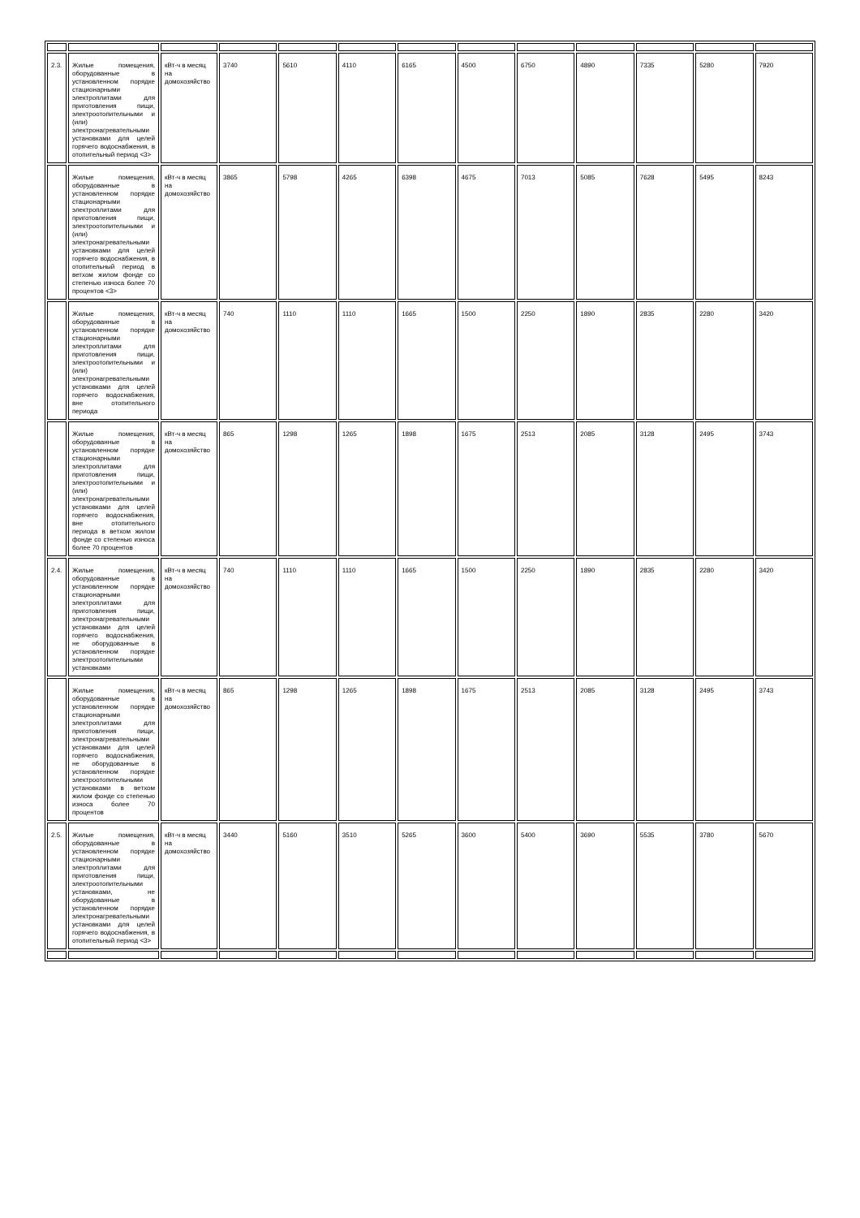| 2.3. | Жилые помещения, оборудованные в установленном порядке стационарными электроплитами для приготовления пищи, электроотопительными и (или) электронагревательными установками для целей горячего водоснабжения, в отопительный период <3> | кВт-ч в месяц на домохозяйство | 3740 | 5610 | 4110 | 6165 | 4500 | 6750 | 4890 | 7335 | 5280 | 7920 |
| | Жилые помещения, оборудованные в установленном порядке стационарными электроплитами для приготовления пищи, электроотопительными и (или) электронагревательными установками для целей горячего водоснабжения, в отопительный период в ветхом жилом фонде со степенью износа более 70 процентов <3> | кВт-ч в месяц на домохозяйство | 3865 | 5798 | 4265 | 6398 | 4675 | 7013 | 5085 | 7628 | 5495 | 8243 |
| | Жилые помещения, оборудованные в установленном порядке стационарными электроплитами для приготовления пищи, электроотопительными и (или) электронагревательными установками для целей горячего водоснабжения, вне отопительного периода | кВт-ч в месяц на домохозяйство | 740 | 1110 | 1110 | 1665 | 1500 | 2250 | 1890 | 2835 | 2280 | 3420 |
| | Жилые помещения, оборудованные в установленном порядке стационарными электроплитами для приготовления пищи, электроотопительными и (или) электронагревательными установками для целей горячего водоснабжения, вне отопительного периода в ветхом жилом фонде со степенью износа более 70 процентов | кВт-ч в месяц на домохозяйство | 865 | 1298 | 1265 | 1898 | 1675 | 2513 | 2085 | 3128 | 2495 | 3743 |
| 2.4. | Жилые помещения, оборудованные в установленном порядке стационарными электроплитами для приготовления пищи, электронагревательными установками для целей горячего водоснабжения, не оборудованные в установленном порядке электроотопительными установками | кВт-ч в месяц на домохозяйство | 740 | 1110 | 1110 | 1665 | 1500 | 2250 | 1890 | 2835 | 2280 | 3420 |
| | Жилые помещения, оборудованные в установленном порядке стационарными электроплитами для приготовления пищи, электронагревательными установками для целей горячего водоснабжения, не оборудованные в установленном порядке электроотопительными установками в ветхом жилом фонде со степенью износа более 70 процентов | кВт-ч в месяц на домохозяйство | 865 | 1298 | 1265 | 1898 | 1675 | 2513 | 2085 | 3128 | 2495 | 3743 |
| 2.5. | Жилые помещения, оборудованные в установленном порядке стационарными электроплитами для приготовления пищи, электроотопительными установками, не оборудованные в установленном порядке электронагревательными установками для целей горячего водоснабжения, в отопительный период <3> | кВт-ч в месяц на домохозяйство | 3440 | 5160 | 3510 | 5265 | 3600 | 5400 | 3690 | 5535 | 3780 | 5670 |